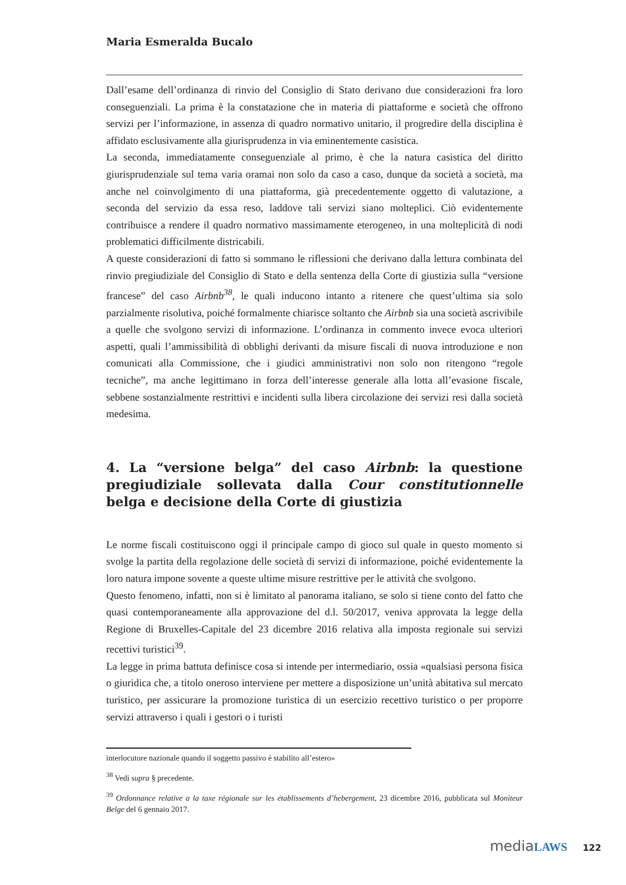Maria Esmeralda Bucalo
Dall’esame dell’ordinanza di rinvio del Consiglio di Stato derivano due considerazioni fra loro conseguenziali. La prima è la constatazione che in materia di piattaforme e società che offrono servizi per l’informazione, in assenza di quadro normativo unitario, il progredire della disciplina è affidato esclusivamente alla giurisprudenza in via eminentemente casistica.
La seconda, immediatamente conseguenziale al primo, è che la natura casistica del diritto giurisprudenziale sul tema varia oramai non solo da caso a caso, dunque da società a società, ma anche nel coinvolgimento di una piattaforma, già precedentemente oggetto di valutazione, a seconda del servizio da essa reso, laddove tali servizi siano molteplici. Ciò evidentemente contribuisce a rendere il quadro normativo massimamente eterogeneo, in una molteplicità di nodi problematici difficilmente districabili.
A queste considerazioni di fatto si sommano le riflessioni che derivano dalla lettura combinata del rinvio pregiudiziale del Consiglio di Stato e della sentenza della Corte di giustizia sulla “versione francese” del caso Airbnb<sup>38</sup>, le quali inducono intanto a ritenere che quest’ultima sia solo parzialmente risolutiva, poiché formalmente chiarisce soltanto che Airbnb sia una società ascrivibile a quelle che svolgono servizi di informazione. L’ordinanza in commento invece evoca ulteriori aspetti, quali l’ammissibilità di obblighi derivanti da misure fiscali di nuova introduzione e non comunicati alla Commissione, che i giudici amministrativi non solo non ritengono “regole tecniche”, ma anche legittimano in forza dell’interesse generale alla lotta all’evasione fiscale, sebbene sostanzialmente restrittivi e incidenti sulla libera circolazione dei servizi resi dalla società medesima.
4. La “versione belga” del caso Airbnb: la questione pregiudiziale sollevata dalla Cour constitutionnelle belga e decisione della Corte di giustizia
Le norme fiscali costituiscono oggi il principale campo di gioco sul quale in questo momento si svolge la partita della regolazione delle società di servizi di informazione, poiché evidentemente la loro natura impone sovente a queste ultime misure restrittive per le attività che svolgono.
Questo fenomeno, infatti, non si è limitato al panorama italiano, se solo si tiene conto del fatto che quasi contemporaneamente alla approvazione del d.l. 50/2017, veniva approvata la legge della Regione di Bruxelles-Capitale del 23 dicembre 2016 relativa alla imposta regionale sui servizi recettivi turistici<sup>39</sup>.
La legge in prima battuta definisce cosa si intende per intermediario, ossia «qualsiasi persona fisica o giuridica che, a titolo oneroso interviene per mettere a disposizione un’unità abitativa sul mercato turistico, per assicurare la promozione turistica di un esercizio recettivo turistico o per proporre servizi attraverso i quali i gestori o i turisti
interlocutore nazionale quando il soggetto passivo è stabilito all’estero»
<sup>38</sup> Vedi supra § precedente.
<sup>39</sup> Ordonnance relative a la taxe régionale sur les établissements d’hebergement, 23 dicembre 2016, pubblicata sul Moniteur Belge del 6 gennaio 2017.
media LAWS 122